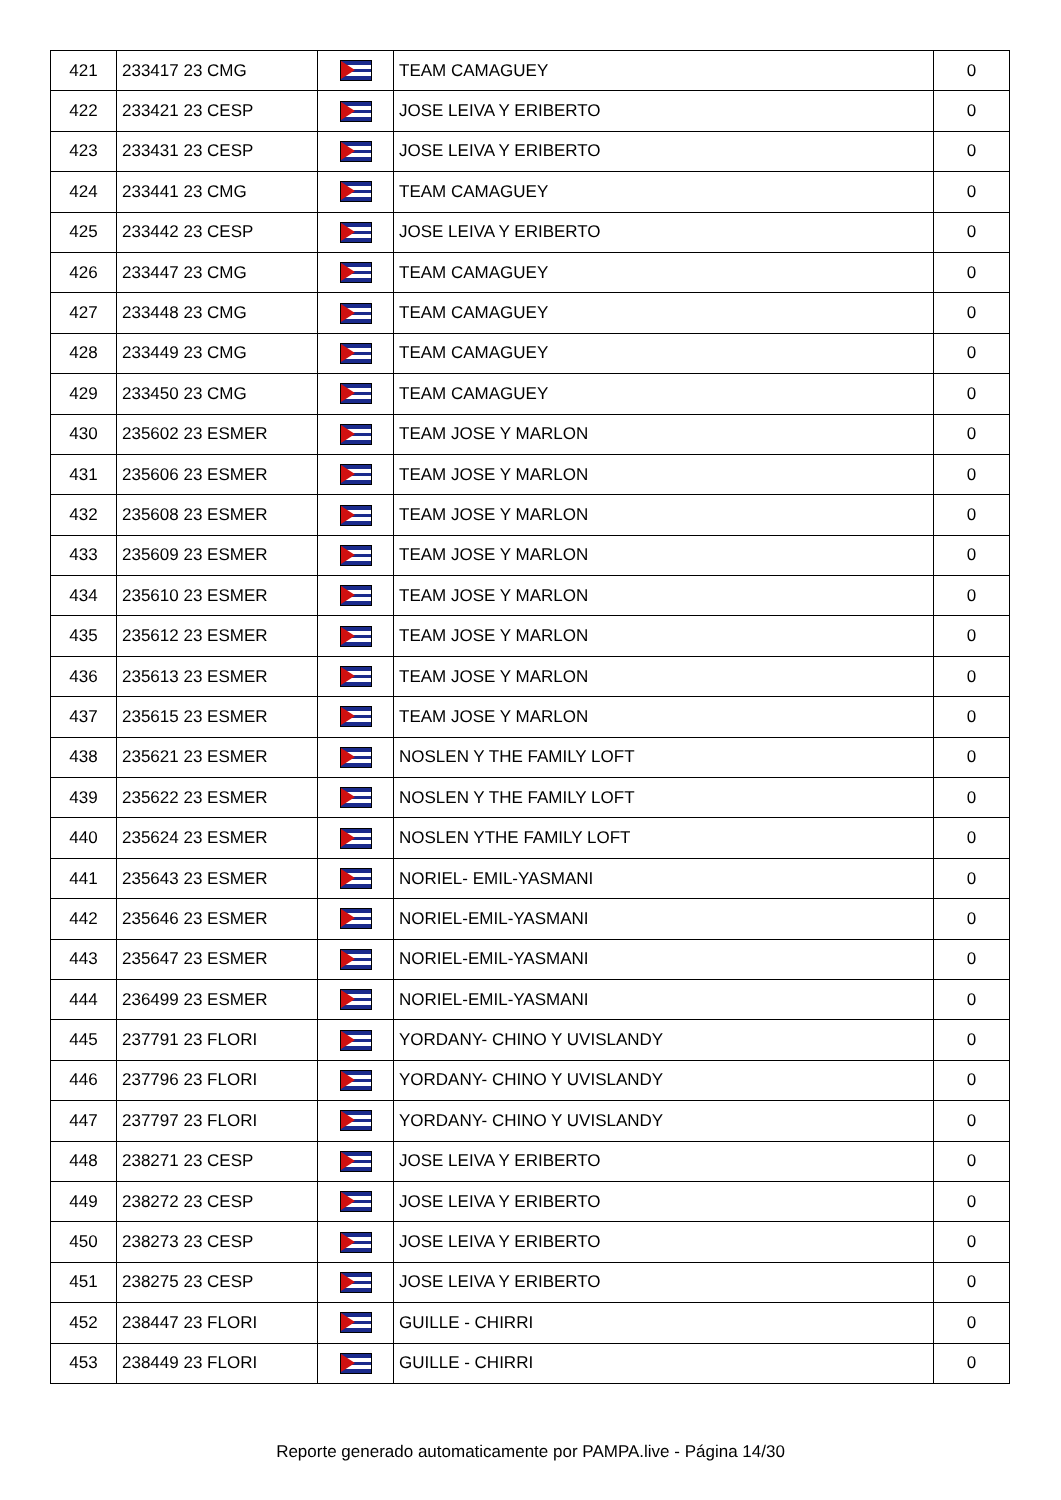| 421 | 233417 23 CMG | | TEAM CAMAGUEY | 0 |
| 422 | 233421 23 CESP | | JOSE LEIVA Y ERIBERTO | 0 |
| 423 | 233431 23 CESP | | JOSE LEIVA Y ERIBERTO | 0 |
| 424 | 233441 23 CMG | | TEAM CAMAGUEY | 0 |
| 425 | 233442 23 CESP | | JOSE LEIVA Y ERIBERTO | 0 |
| 426 | 233447 23 CMG | | TEAM CAMAGUEY | 0 |
| 427 | 233448 23 CMG | | TEAM CAMAGUEY | 0 |
| 428 | 233449 23 CMG | | TEAM CAMAGUEY | 0 |
| 429 | 233450 23 CMG | | TEAM CAMAGUEY | 0 |
| 430 | 235602 23 ESMER | | TEAM JOSE Y MARLON | 0 |
| 431 | 235606 23 ESMER | | TEAM JOSE Y MARLON | 0 |
| 432 | 235608 23 ESMER | | TEAM JOSE Y MARLON | 0 |
| 433 | 235609 23 ESMER | | TEAM JOSE Y MARLON | 0 |
| 434 | 235610 23 ESMER | | TEAM JOSE Y MARLON | 0 |
| 435 | 235612 23 ESMER | | TEAM JOSE Y MARLON | 0 |
| 436 | 235613 23 ESMER | | TEAM JOSE Y MARLON | 0 |
| 437 | 235615 23 ESMER | | TEAM JOSE Y MARLON | 0 |
| 438 | 235621 23 ESMER | | NOSLEN Y THE FAMILY LOFT | 0 |
| 439 | 235622 23 ESMER | | NOSLEN Y THE FAMILY LOFT | 0 |
| 440 | 235624 23 ESMER | | NOSLEN YTHE FAMILY LOFT | 0 |
| 441 | 235643 23 ESMER | | NORIEL- EMIL-YASMANI | 0 |
| 442 | 235646 23 ESMER | | NORIEL-EMIL-YASMANI | 0 |
| 443 | 235647 23 ESMER | | NORIEL-EMIL-YASMANI | 0 |
| 444 | 236499 23 ESMER | | NORIEL-EMIL-YASMANI | 0 |
| 445 | 237791 23 FLORI | | YORDANY- CHINO Y UVISLANDY | 0 |
| 446 | 237796 23 FLORI | | YORDANY- CHINO Y UVISLANDY | 0 |
| 447 | 237797 23 FLORI | | YORDANY- CHINO Y UVISLANDY | 0 |
| 448 | 238271 23 CESP | | JOSE LEIVA Y ERIBERTO | 0 |
| 449 | 238272 23 CESP | | JOSE LEIVA Y ERIBERTO | 0 |
| 450 | 238273 23 CESP | | JOSE LEIVA Y ERIBERTO | 0 |
| 451 | 238275 23 CESP | | JOSE LEIVA Y ERIBERTO | 0 |
| 452 | 238447 23 FLORI | | GUILLE - CHIRRI | 0 |
| 453 | 238449 23 FLORI | | GUILLE - CHIRRI | 0 |
Reporte generado automaticamente por PAMPA.live - Página 14/30